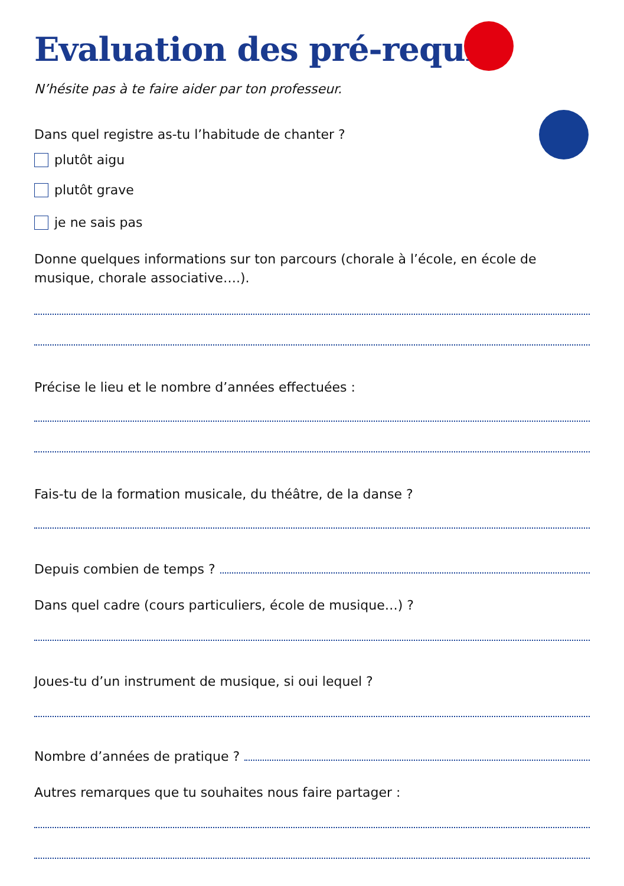Evaluation des pré-requis
N’hésite pas à te faire aider par ton professeur.
Dans quel registre as-tu l’habitude de chanter ?
plutôt aigu
plutôt grave
je ne sais pas
Donne quelques informations sur ton parcours (chorale à l’école, en école de musique, chorale associative….).
Précise le lieu et le nombre d’années effectuées :
Fais-tu de la formation musicale, du théâtre, de la danse ?
Depuis combien de temps ?
Dans quel cadre (cours particuliers, école de musique…) ?
Joues-tu d’un instrument de musique, si oui lequel ?
Nombre d’années de pratique ?
Autres remarques que tu souhaites nous faire partager :